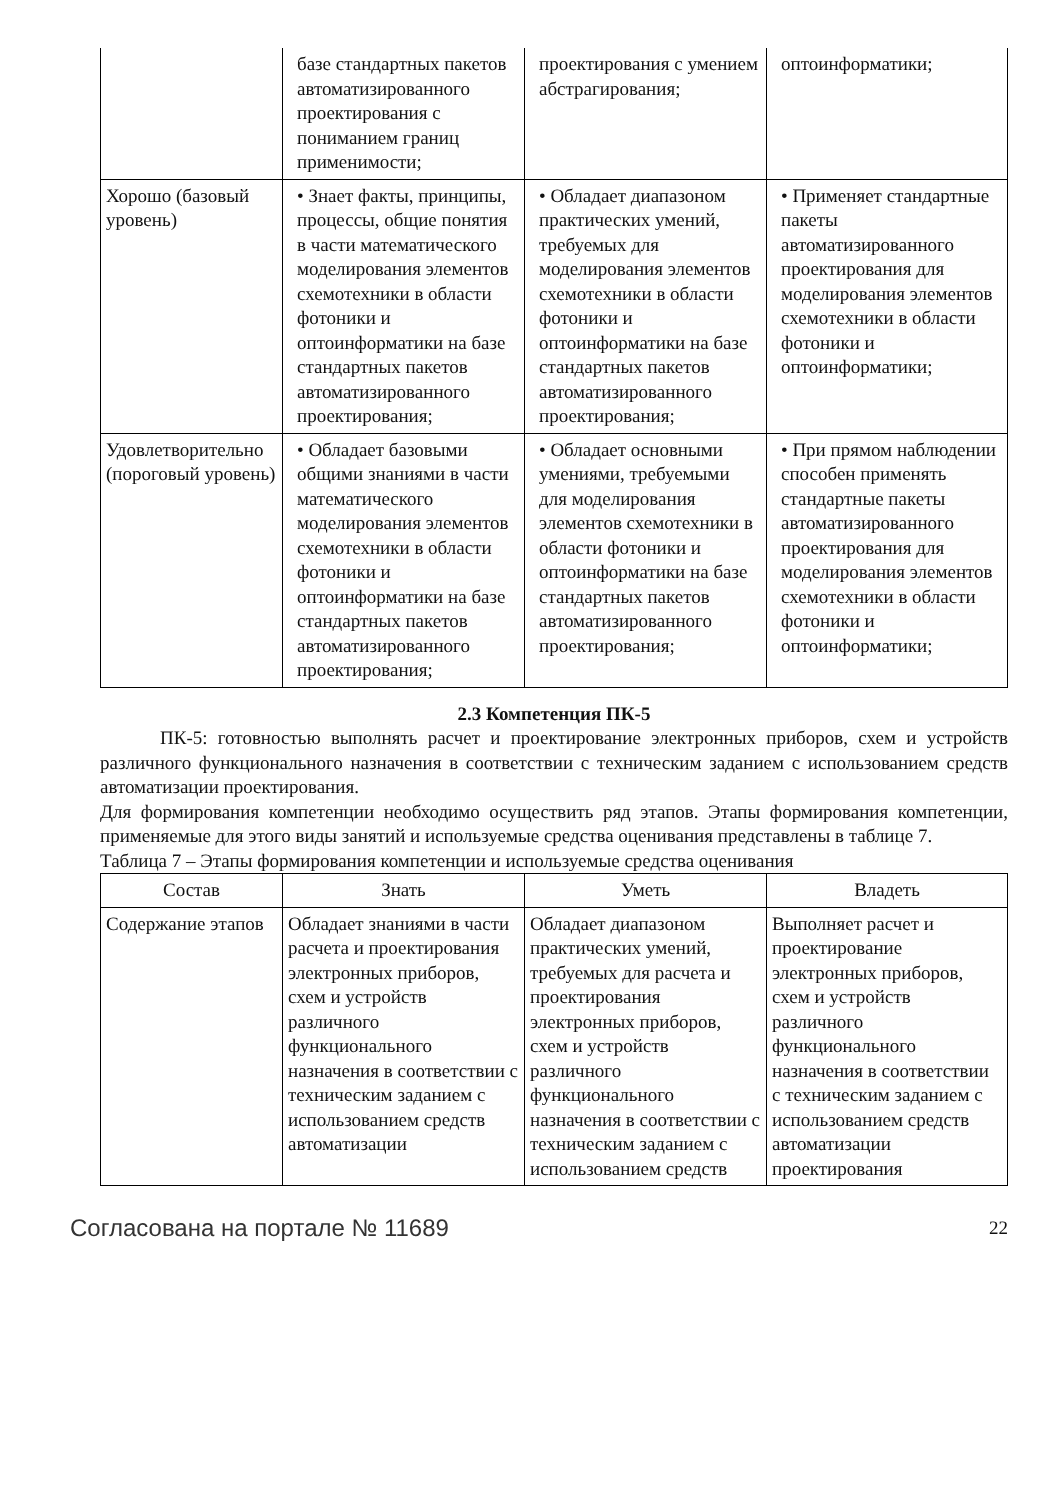| | базе стандартных пакетов автоматизированного проектирования с пониманием границ применимости; | проектирования с умением абстрагирования; | оптоинформатики; |
| Хорошо (базовый уровень) | • Знает факты, принципы, процессы, общие понятия в части математического моделирования элементов схемотехники в области фотоники и оптоинформатики на базе стандартных пакетов автоматизированного проектирования; | • Обладает диапазоном практических умений, требуемых для моделирования элементов схемотехники в области фотоники и оптоинформатики на базе стандартных пакетов автоматизированного проектирования; | • Применяет стандартные пакеты автоматизированного проектирования для моделирования элементов схемотехники в области фотоники и оптоинформатики; |
| Удовлетворительно (пороговый уровень) | • Обладает базовыми общими знаниями в части математического моделирования элементов схемотехники в области фотоники и оптоинформатики на базе стандартных пакетов автоматизированного проектирования; | • Обладает основными умениями, требуемыми для моделирования элементов схемотехники в области фотоники и оптоинформатики на базе стандартных пакетов автоматизированного проектирования; | • При прямом наблюдении способен применять стандартные пакеты автоматизированного проектирования для моделирования элементов схемотехники в области фотоники и оптоинформатики; |
2.3 Компетенция ПК-5
ПК-5: готовностью выполнять расчет и проектирование электронных приборов, схем и устройств различного функционального назначения в соответствии с техническим заданием с использованием средств автоматизации проектирования.
Для формирования компетенции необходимо осуществить ряд этапов. Этапы формирования компетенции, применяемые для этого виды занятий и используемые средства оценивания представлены в таблице 7.
Таблица 7 – Этапы формирования компетенции и используемые средства оценивания
| Состав | Знать | Уметь | Владеть |
| --- | --- | --- | --- |
| Содержание этапов | Обладает знаниями в части расчета и проектирования электронных приборов, схем и устройств различного функционального назначения в соответствии с техническим заданием с использованием средств автоматизации | Обладает диапазоном практических умений, требуемых для расчета и проектирования электронных приборов, схем и устройств различного функционального назначения в соответствии с техническим заданием с использованием средств | Выполняет расчет и проектирование электронных приборов, схем и устройств различного функционального назначения в соответствии с техническим заданием с использованием средств автоматизации проектирования |
Согласована на портале № 11689 22